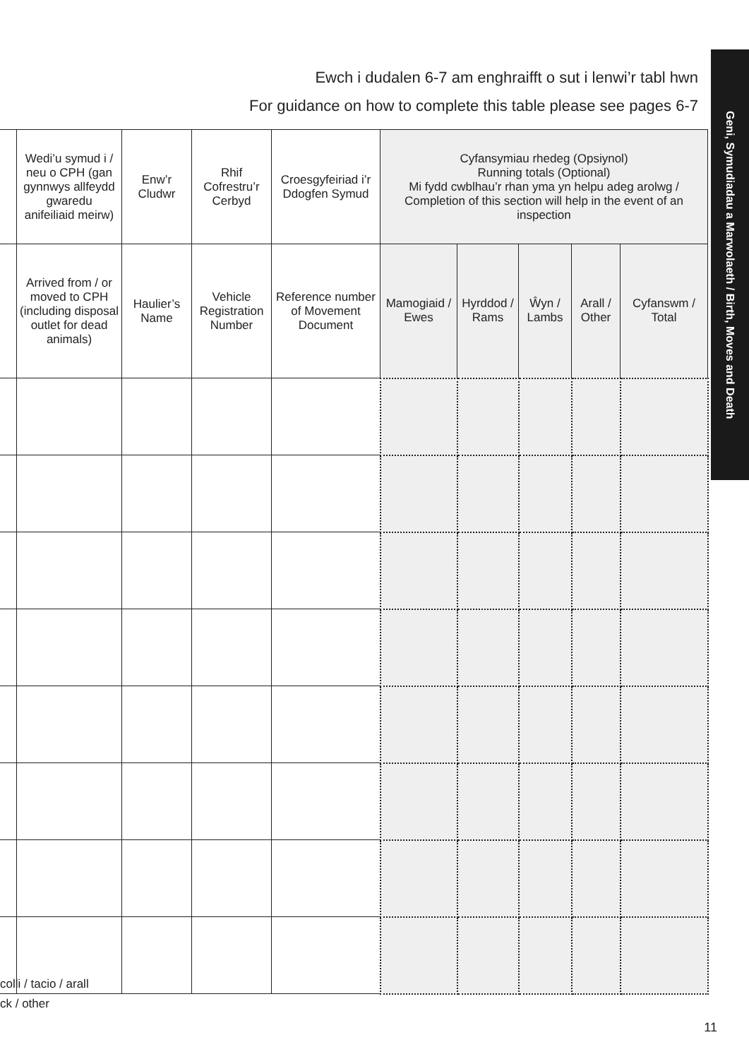Ewch i dudalen 6-7 am enghraifft o sut i lenwi’r tabl hwn
For guidance on how to complete this table please see pages 6-7
Geni, Symudiadau a Marwolaeth / Birth, Moves and Death
| | Wedi’u symud i / neu o CPH (gan gynnwys allfeydd gwaredu anifeiliaid meirw) | Enw’r Cludwr | Rhif Cofrestru’r Cerbyd | Croesgyfeiriad i’r Ddogfen Symud | Cyfansymiau rhedeg (Opsiynol) Running totals (Optional) Mi fydd cwblhau’r rhan yma yn helpu adeg arolwg / Completion of this section will help in the event of an inspection | | | | |
| --- | --- | --- | --- | --- | --- | --- | --- | --- | --- |
| | Arrived from / or moved to CPH (including disposal outlet for dead animals) | Haulier’s Name | Vehicle Registration Number | Reference number of Movement Document | Mamogiaid / Ewes | Hyrddod / Rams | Ŵyn / Lambs | Arall / Other | Cyfanswm / Total |
colli / tacio / arall
ck / other
11